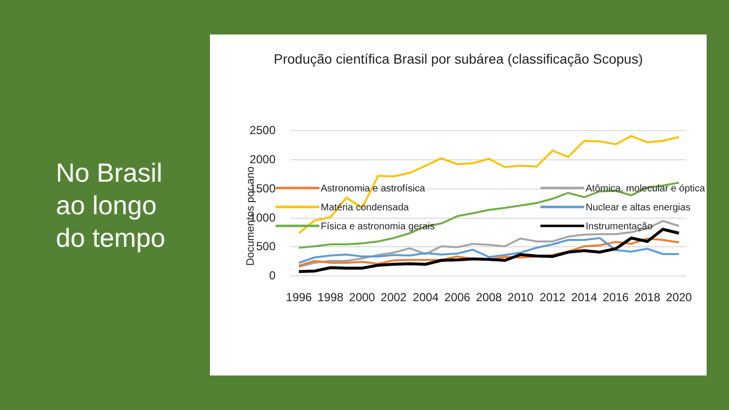No Brasil
ao longo
do tempo
Produção científica Brasil por subárea (classificação Scopus)
Documentos por ano
2500
2000
1500
1000
500
0
1996
1998
2000
2002
2004
2006
2008
2010
2012
2014
2016
2018
2020
Astronomia e astrofísica
Atômica, molecular e óptica
Matéria condensada
Nuclear e altas energias
Física e astronomia gerais
Instrumentação